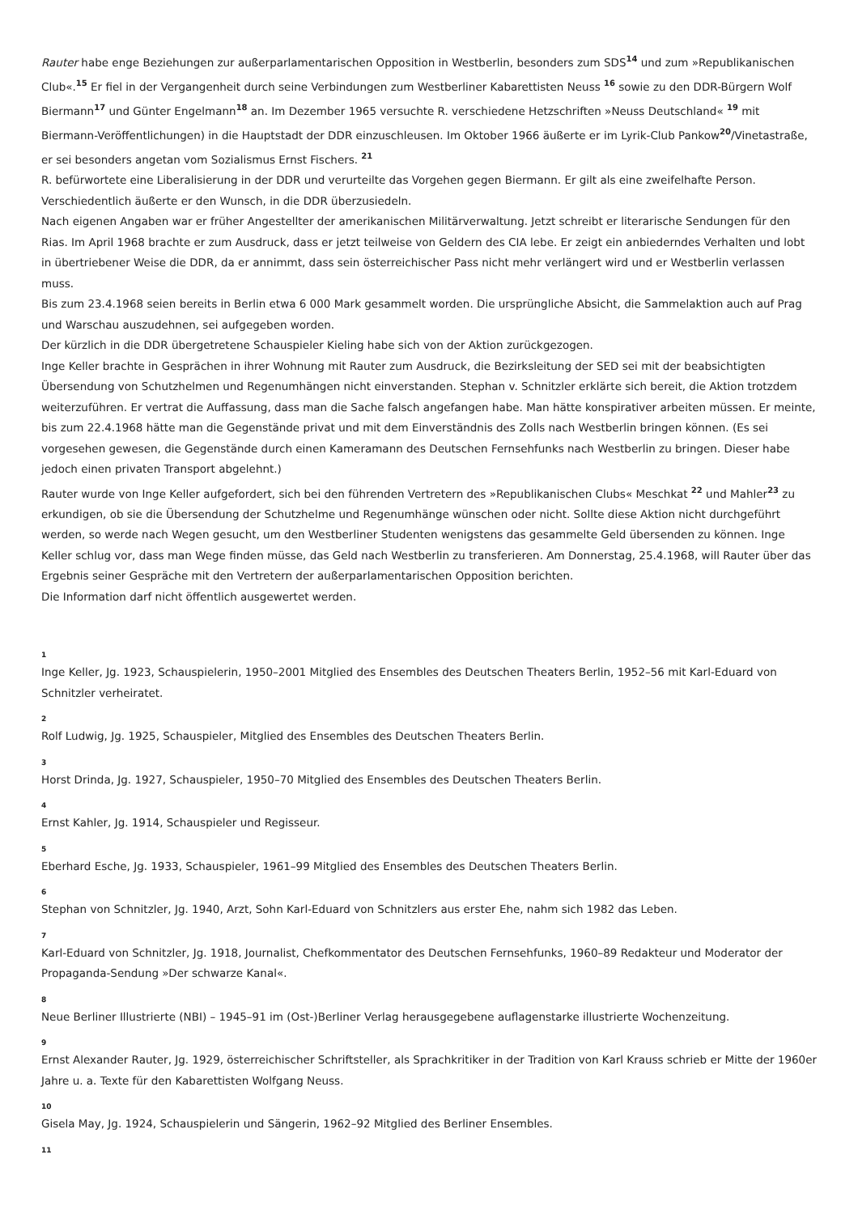Rauter habe enge Beziehungen zur außerparlamentarischen Opposition in Westberlin, besonders zum SDS<sup>14</sup> und zum »Republikanischen Club«.<sup>15</sup> Er fiel in der Vergangenheit durch seine Verbindungen zum Westberliner Kabarettisten Neuss <sup>16</sup> sowie zu den DDR-Bürgern Wolf Biermann<sup>17</sup> und Günter Engelmann<sup>18</sup> an. Im Dezember 1965 versuchte R. verschiedene Hetzschriften »Neuss Deutschland« <sup>19</sup> mit Biermann-Veröffentlichungen) in die Hauptstadt der DDR einzuschleusen. Im Oktober 1966 äußerte er im Lyrik-Club Pankow<sup>20</sup>/Vinetastraße, er sei besonders angetan vom Sozialismus Ernst Fischers. <sup>21</sup>
R. befürwortete eine Liberalisierung in der DDR und verurteilte das Vorgehen gegen Biermann. Er gilt als eine zweifelhafte Person. Verschiedentlich äußerte er den Wunsch, in die DDR überzusiedeln.
Nach eigenen Angaben war er früher Angestellter der amerikanischen Militärverwaltung. Jetzt schreibt er literarische Sendungen für den Rias. Im April 1968 brachte er zum Ausdruck, dass er jetzt teilweise von Geldern des CIA lebe. Er zeigt ein anbiederndes Verhalten und lobt in übertriebener Weise die DDR, da er annimmt, dass sein österreichischer Pass nicht mehr verlängert wird und er Westberlin verlassen muss.
Bis zum 23.4.1968 seien bereits in Berlin etwa 6 000 Mark gesammelt worden. Die ursprüngliche Absicht, die Sammelaktion auch auf Prag und Warschau auszudehnen, sei aufgegeben worden.
Der kürzlich in die DDR übergetretene Schauspieler Kieling habe sich von der Aktion zurückgezogen.
Inge Keller brachte in Gesprächen in ihrer Wohnung mit Rauter zum Ausdruck, die Bezirksleitung der SED sei mit der beabsichtigten Übersendung von Schutzhelmen und Regenumhängen nicht einverstanden. Stephan v. Schnitzler erklärte sich bereit, die Aktion trotzdem weiterzuführen. Er vertrat die Auffassung, dass man die Sache falsch angefangen habe. Man hätte konspirativer arbeiten müssen. Er meinte, bis zum 22.4.1968 hätte man die Gegenstände privat und mit dem Einverständnis des Zolls nach Westberlin bringen können. (Es sei vorgesehen gewesen, die Gegenstände durch einen Kameramann des Deutschen Fernsehfunks nach Westberlin zu bringen. Dieser habe jedoch einen privaten Transport abgelehnt.)
Rauter wurde von Inge Keller aufgefordert, sich bei den führenden Vertretern des »Republikanischen Clubs« Meschkat <sup>22</sup> und Mahler<sup>23</sup> zu erkundigen, ob sie die Übersendung der Schutzhelme und Regenumhänge wünschen oder nicht. Sollte diese Aktion nicht durchgeführt werden, so werde nach Wegen gesucht, um den Westberliner Studenten wenigstens das gesammelte Geld übersenden zu können. Inge Keller schlug vor, dass man Wege finden müsse, das Geld nach Westberlin zu transferieren. Am Donnerstag, 25.4.1968, will Rauter über das Ergebnis seiner Gespräche mit den Vertretern der außerparlamentarischen Opposition berichten.
Die Information darf nicht öffentlich ausgewertet werden.
1
Inge Keller, Jg. 1923, Schauspielerin, 1950–2001 Mitglied des Ensembles des Deutschen Theaters Berlin, 1952–56 mit Karl-Eduard von Schnitzler verheiratet.
2
Rolf Ludwig, Jg. 1925, Schauspieler, Mitglied des Ensembles des Deutschen Theaters Berlin.
3
Horst Drinda, Jg. 1927, Schauspieler, 1950–70 Mitglied des Ensembles des Deutschen Theaters Berlin.
4
Ernst Kahler, Jg. 1914, Schauspieler und Regisseur.
5
Eberhard Esche, Jg. 1933, Schauspieler, 1961–99 Mitglied des Ensembles des Deutschen Theaters Berlin.
6
Stephan von Schnitzler, Jg. 1940, Arzt, Sohn Karl-Eduard von Schnitzlers aus erster Ehe, nahm sich 1982 das Leben.
7
Karl-Eduard von Schnitzler, Jg. 1918, Journalist, Chefkommentator des Deutschen Fernsehfunks, 1960–89 Redakteur und Moderator der Propaganda-Sendung »Der schwarze Kanal«.
8
Neue Berliner Illustrierte (NBI) – 1945–91 im (Ost-)Berliner Verlag herausgegebene auflagenstarke illustrierte Wochenzeitung.
9
Ernst Alexander Rauter, Jg. 1929, österreichischer Schriftsteller, als Sprachkritiker in der Tradition von Karl Krauss schrieb er Mitte der 1960er Jahre u. a. Texte für den Kabarettisten Wolfgang Neuss.
10
Gisela May, Jg. 1924, Schauspielerin und Sängerin, 1962–92 Mitglied des Berliner Ensembles.
11